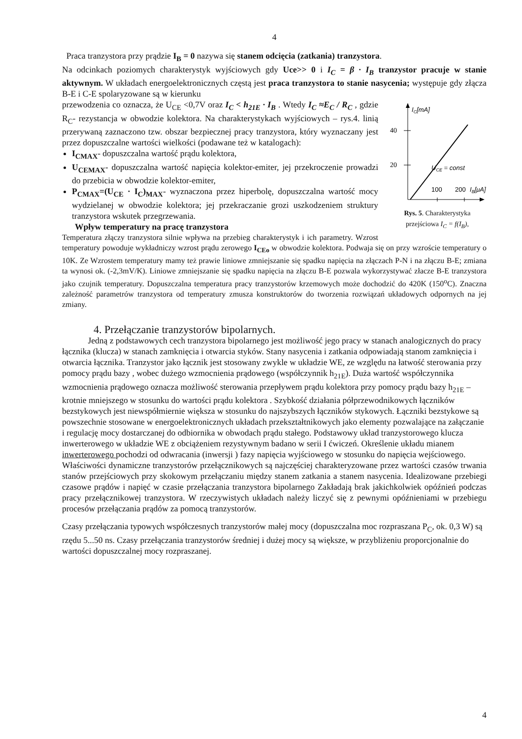4
Praca tranzystora przy prądzie I<sub>B</sub> = 0 nazywa się stanem odcięcia (zatkania) tranzystora.
Na odcinkach poziomych charakterystyk wyjściowych gdy Uce>> 0 i I<sub>C</sub> = β · I<sub>B</sub> tranzystor pracuje w stanie aktywnym. W układach energoelektronicznych częstą jest praca tranzystora to stanie nasycenia; występuje gdy złącza B-E i C-E spolaryzowane są w kierunku
40
20
IC[mA]
UCE = const
100
200
IB[μA]
Rys. 5. Charakterystyka przejściowa I<sub>C</sub> = f(I<sub>B</sub>),
przewodzenia co oznacza, że U<sub>CE</sub> <0,7V oraz I<sub>C</sub> < h<sub>21E</sub> · I<sub>B</sub> . Wtedy I<sub>C</sub> ≈E<sub>C</sub> / R<sub>C</sub> , gdzie R<sub>C</sub>- rezystancja w obwodzie kolektora. Na charakterystykach wyjściowych – rys.4. linią przerywaną zaznaczono tzw. obszar bezpiecznej pracy tranzystora, który wyznaczany jest przez dopuszczalne wartości wielkości (podawane też w katalogach):
I<sub>CMAX</sub>- dopuszczalna wartość prądu kolektora,
U<sub>CEMAX</sub>- dopuszczalna wartość napięcia kolektor-emiter, jej przekroczenie prowadzi do przebicia w obwodzie kolektor-emiter,
P<sub>CMAX</sub>=(U<sub>CE</sub> · I<sub>C</sub>)<sub>MAX</sub>- wyznaczona przez hiperbolę, dopuszczalna wartość mocy wydzielanej w obwodzie kolektora; jej przekraczanie grozi uszkodzeniem struktury tranzystora wskutek przegrzewania.
Wpływ temperatury na pracę tranzystora
Temperatura złączy tranzystora silnie wpływa na przebieg charakterystyk i ich parametry. Wzrost temperatury powoduje wykładniczy wzrost prądu zerowego I<sub>CEo</sub> w obwodzie kolektora. Podwaja się on przy wzroście temperatury o 10K. Ze Wzrostem temperatury mamy też prawie liniowe zmniejszanie się spadku napięcia na złączach P-N i na złączu B-E; zmiana ta wynosi ok. (-2,3mV/K). Liniowe zmniejszanie się spadku napięcia na złączu B-E pozwala wykorzystywać złacze B-E tranzystora jako czujnik temperatury. Dopuszczalna temperatura pracy tranzystorów krzemowych może dochodzić do 420K (150<sup>o</sup>C). Znaczna zależność parametrów tranzystora od temperatury zmusza konstruktorów do tworzenia rozwiązań układowych odpornych na jej zmiany.
4. Przełączanie tranzystorów bipolarnych.
Jedną z podstawowych cech tranzystora bipolarnego jest możliwość jego pracy w stanach analogicznych do pracy łącznika (klucza) w stanach zamknięcia i otwarcia styków. Stany nasycenia i zatkania odpowiadają stanom zamknięcia i otwarcia łącznika. Tranzystor jako łącznik jest stosowany zwykle w układzie WE, ze względu na łatwość sterowania przy pomocy prądu bazy , wobec dużego wzmocnienia prądowego (współczynnik h<sub>21E</sub>). Duża wartość współczynnika wzmocnienia prądowego oznacza możliwość sterowania przepływem prądu kolektora przy pomocy prądu bazy h<sub>21E</sub> –krotnie mniejszego w stosunku do wartości prądu kolektora . Szybkość działania półprzewodnikowych łączników bezstykowych jest niewspółmiernie większa w stosunku do najszybszych łączników stykowych. Łączniki bezstykowe są powszechnie stosowane w energoelektronicznych układach przekształtnikowych jako elementy pozwalające na załączanie i regulację mocy dostarczanej do odbiornika w obwodach prądu stałego. Podstawowy układ tranzystorowego klucza inwerterowego w układzie WE z obciążeniem rezystywnym badano w serii I ćwiczeń. Określenie układu mianem inwerterowego pochodzi od odwracania (inwersji ) fazy napięcia wyjściowego w stosunku do napięcia wejściowego.
Właściwości dynamiczne tranzystorów przełącznikowych są najczęściej charakteryzowane przez wartości czasów trwania stanów przejściowych przy skokowym przełączaniu między stanem zatkania a stanem nasycenia. Idealizowane przebiegi czasowe prądów i napięć w czasie przełączania tranzystora bipolarnego Zakładają brak jakichkolwiek opóźnień podczas pracy przełącznikowej tranzystora. W rzeczywistych układach należy liczyć się z pewnymi opóźnieniami w przebiegu procesów przełączania prądów za pomocą tranzystorów.
Czasy przełączania typowych współczesnych tranzystorów małej mocy (dopuszczalna moc rozpraszana P<sub>C</sub>, ok. 0,3 W) są rzędu 5...50 ns. Czasy przełączania tranzystorów średniej i dużej mocy są większe, w przybliżeniu proporcjonalnie do wartości dopuszczalnej mocy rozpraszanej.
4